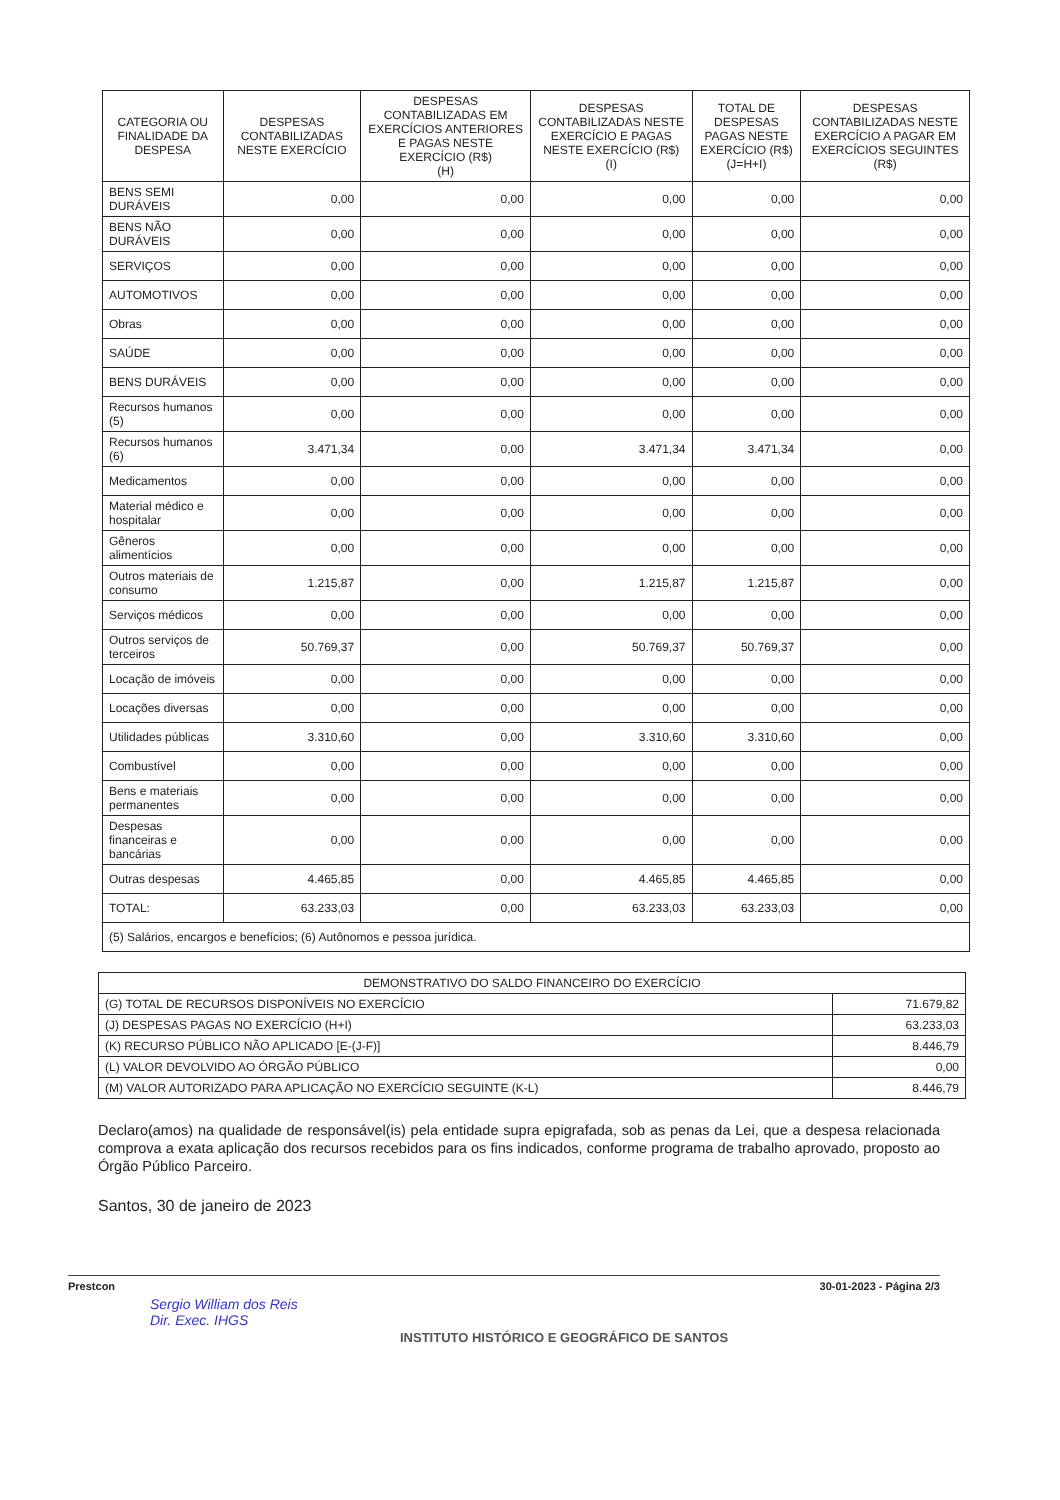| CATEGORIA OU FINALIDADE DA DESPESA | DESPESAS CONTABILIZADAS NESTE EXERCÍCIO | DESPESAS CONTABILIZADAS EM EXERCÍCIOS ANTERIORES E PAGAS NESTE EXERCÍCIO (R$) (H) | DESPESAS CONTABILIZADAS NESTE EXERCÍCIO E PAGAS NESTE EXERCÍCIO (R$) (I) | TOTAL DE DESPESAS PAGAS NESTE EXERCÍCIO (R$) (J=H+I) | DESPESAS CONTABILIZADAS NESTE EXERCÍCIO A PAGAR EM EXERCÍCIOS SEGUINTES (R$) |
| --- | --- | --- | --- | --- | --- |
| BENS SEMI DURÁVEIS | 0,00 | 0,00 | 0,00 | 0,00 | 0,00 |
| BENS NÃO DURÁVEIS | 0,00 | 0,00 | 0,00 | 0,00 | 0,00 |
| SERVIÇOS | 0,00 | 0,00 | 0,00 | 0,00 | 0,00 |
| AUTOMOTIVOS | 0,00 | 0,00 | 0,00 | 0,00 | 0,00 |
| Obras | 0,00 | 0,00 | 0,00 | 0,00 | 0,00 |
| SAÚDE | 0,00 | 0,00 | 0,00 | 0,00 | 0,00 |
| BENS DURÁVEIS | 0,00 | 0,00 | 0,00 | 0,00 | 0,00 |
| Recursos humanos (5) | 0,00 | 0,00 | 0,00 | 0,00 | 0,00 |
| Recursos humanos (6) | 3.471,34 | 0,00 | 3.471,34 | 3.471,34 | 0,00 |
| Medicamentos | 0,00 | 0,00 | 0,00 | 0,00 | 0,00 |
| Material médico e hospitalar | 0,00 | 0,00 | 0,00 | 0,00 | 0,00 |
| Gêneros alimentícios | 0,00 | 0,00 | 0,00 | 0,00 | 0,00 |
| Outros materiais de consumo | 1.215,87 | 0,00 | 1.215,87 | 1.215,87 | 0,00 |
| Serviços médicos | 0,00 | 0,00 | 0,00 | 0,00 | 0,00 |
| Outros serviços de terceiros | 50.769,37 | 0,00 | 50.769,37 | 50.769,37 | 0,00 |
| Locação de imóveis | 0,00 | 0,00 | 0,00 | 0,00 | 0,00 |
| Locações diversas | 0,00 | 0,00 | 0,00 | 0,00 | 0,00 |
| Utilidades públicas | 3.310,60 | 0,00 | 3.310,60 | 3.310,60 | 0,00 |
| Combustível | 0,00 | 0,00 | 0,00 | 0,00 | 0,00 |
| Bens e materiais permanentes | 0,00 | 0,00 | 0,00 | 0,00 | 0,00 |
| Despesas financeiras e bancárias | 0,00 | 0,00 | 0,00 | 0,00 | 0,00 |
| Outras despesas | 4.465,85 | 0,00 | 4.465,85 | 4.465,85 | 0,00 |
| TOTAL: | 63.233,03 | 0,00 | 63.233,03 | 63.233,03 | 0,00 |
| (5) Salários, encargos e benefícios; (6) Autônomos e pessoa jurídica. | | | | | |
| DEMONSTRATIVO DO SALDO FINANCEIRO DO EXERCÍCIO | |
| --- | --- |
| (G) TOTAL DE RECURSOS DISPONÍVEIS NO EXERCÍCIO | 71.679,82 |
| (J) DESPESAS PAGAS NO EXERCÍCIO (H+I) | 63.233,03 |
| (K) RECURSO PÚBLICO NÃO APLICADO [E-(J-F)] | 8.446,79 |
| (L) VALOR DEVOLVIDO AO ÓRGÃO PÚBLICO | 0,00 |
| (M) VALOR AUTORIZADO PARA APLICAÇÃO NO EXERCÍCIO SEGUINTE (K-L) | 8.446,79 |
Declaro(amos) na qualidade de responsável(is) pela entidade supra epigrafada, sob as penas da Lei, que a despesa relacionada comprova a exata aplicação dos recursos recebidos para os fins indicados, conforme programa de trabalho aprovado, proposto ao Órgão Público Parceiro.
Santos, 30 de janeiro de 2023
Prestcon 30-01-2023 - Página 2/3
Sergio William dos Reis
Dir. Exec. IHGS
INSTITUTO HISTÓRICO E GEOGRÁFICO DE SANTOS